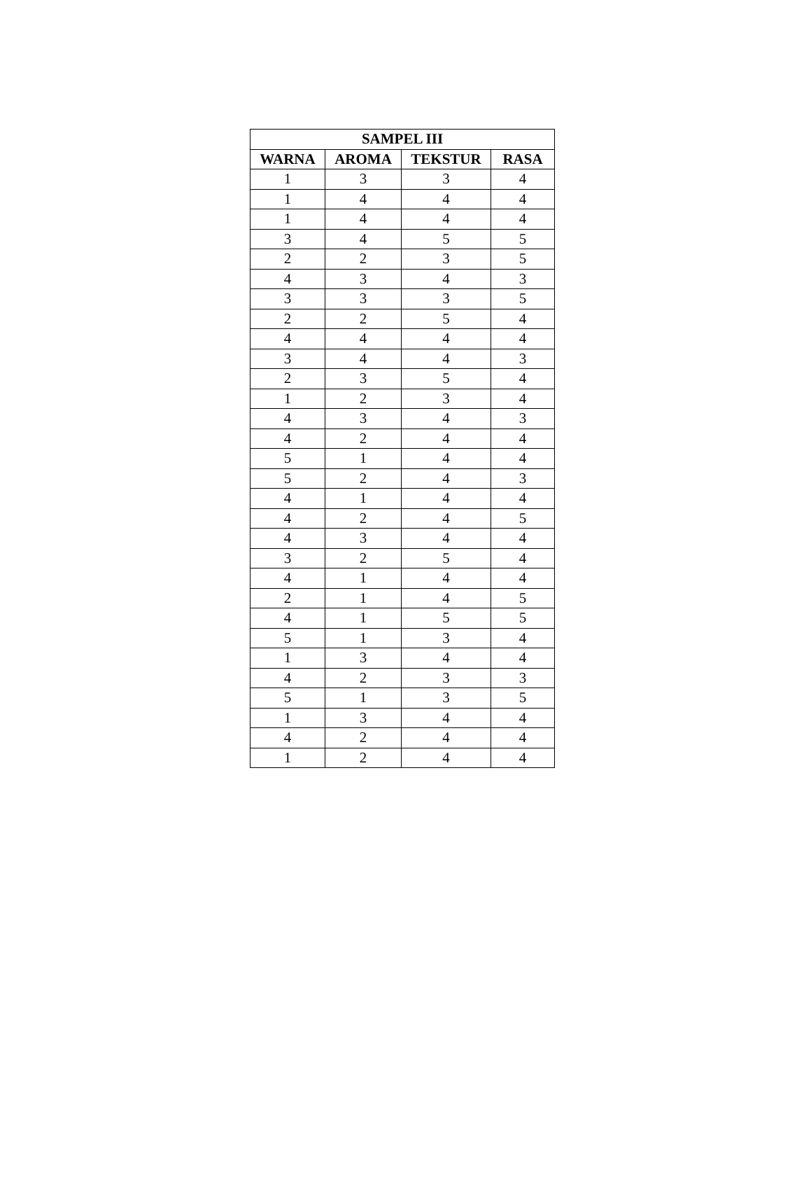| SAMPEL III | | | |
| --- | --- | --- | --- |
| WARNA | AROMA | TEKSTUR | RASA |
| 1 | 3 | 3 | 4 |
| 1 | 4 | 4 | 4 |
| 1 | 4 | 4 | 4 |
| 3 | 4 | 5 | 5 |
| 2 | 2 | 3 | 5 |
| 4 | 3 | 4 | 3 |
| 3 | 3 | 3 | 5 |
| 2 | 2 | 5 | 4 |
| 4 | 4 | 4 | 4 |
| 3 | 4 | 4 | 3 |
| 2 | 3 | 5 | 4 |
| 1 | 2 | 3 | 4 |
| 4 | 3 | 4 | 3 |
| 4 | 2 | 4 | 4 |
| 5 | 1 | 4 | 4 |
| 5 | 2 | 4 | 3 |
| 4 | 1 | 4 | 4 |
| 4 | 2 | 4 | 5 |
| 4 | 3 | 4 | 4 |
| 3 | 2 | 5 | 4 |
| 4 | 1 | 4 | 4 |
| 2 | 1 | 4 | 5 |
| 4 | 1 | 5 | 5 |
| 5 | 1 | 3 | 4 |
| 1 | 3 | 4 | 4 |
| 4 | 2 | 3 | 3 |
| 5 | 1 | 3 | 5 |
| 1 | 3 | 4 | 4 |
| 4 | 2 | 4 | 4 |
| 1 | 2 | 4 | 4 |